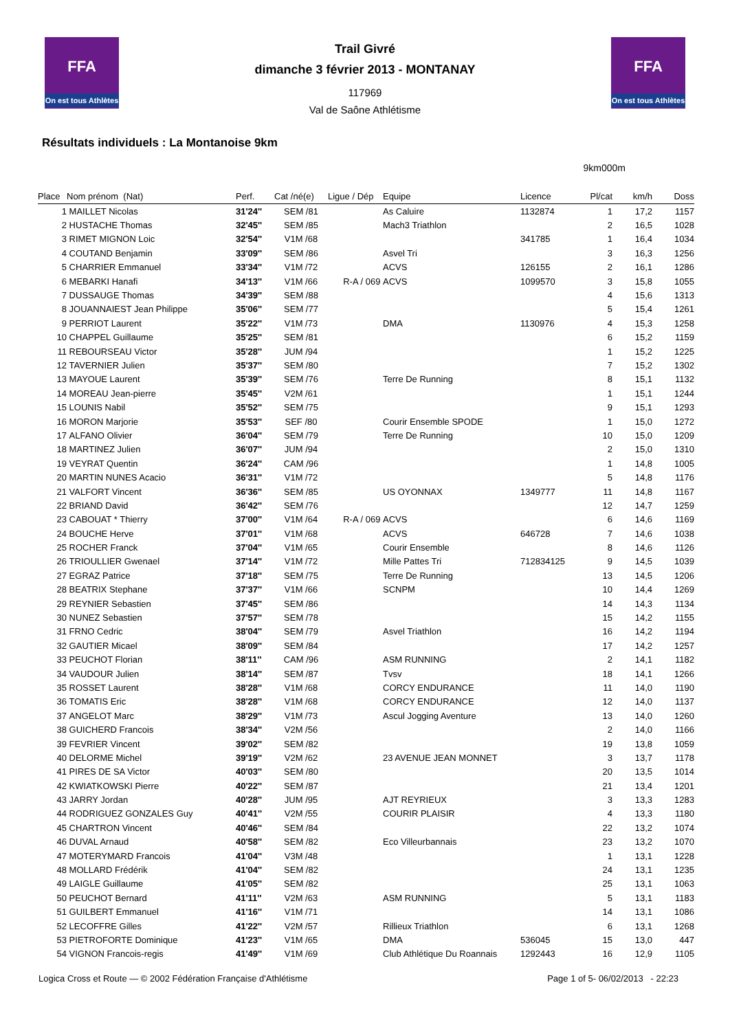FFA
On est tous Athlètes
FFA
On est tous Athlètes
Trail Givré
dimanche 3 février 2013 - MONTANAY
117969
Val de Saône Athlétisme
Résultats individuels : La Montanoise 9km
9km000m
| Place | Nom prénom (Nat) | Perf. | Cat /né(e) | Ligue / Dép | Equipe | Licence | Pl/cat | km/h | Doss |
| --- | --- | --- | --- | --- | --- | --- | --- | --- | --- |
| 1 | MAILLET Nicolas | 31'24'' | SEM /81 | | As Caluire | 1132874 | 1 | 17,2 | 1157 |
| 2 | HUSTACHE Thomas | 32'45'' | SEM /85 | | Mach3 Triathlon | | 2 | 16,5 | 1028 |
| 3 | RIMET MIGNON Loic | 32'54'' | V1M /68 | | | 341785 | 1 | 16,4 | 1034 |
| 4 | COUTAND Benjamin | 33'09'' | SEM /86 | | Asvel Tri | | 3 | 16,3 | 1256 |
| 5 | CHARRIER Emmanuel | 33'34'' | V1M /72 | | ACVS | 126155 | 2 | 16,1 | 1286 |
| 6 | MEBARKI Hanafi | 34'13'' | V1M /66 | R-A / 069 | ACVS | 1099570 | 3 | 15,8 | 1055 |
| 7 | DUSSAUGE Thomas | 34'39'' | SEM /88 | | | | 4 | 15,6 | 1313 |
| 8 | JOUANNAIEST Jean Philippe | 35'06'' | SEM /77 | | | | 5 | 15,4 | 1261 |
| 9 | PERRIOT Laurent | 35'22'' | V1M /73 | | DMA | 1130976 | 4 | 15,3 | 1258 |
| 10 | CHAPPEL Guillaume | 35'25'' | SEM /81 | | | | 6 | 15,2 | 1159 |
| 11 | REBOURSEAU Victor | 35'28'' | JUM /94 | | | | 1 | 15,2 | 1225 |
| 12 | TAVERNIER Julien | 35'37'' | SEM /80 | | | | 7 | 15,2 | 1302 |
| 13 | MAYOUE Laurent | 35'39'' | SEM /76 | | Terre De Running | | 8 | 15,1 | 1132 |
| 14 | MOREAU Jean-pierre | 35'45'' | V2M /61 | | | | 1 | 15,1 | 1244 |
| 15 | LOUNIS Nabil | 35'52'' | SEM /75 | | | | 9 | 15,1 | 1293 |
| 16 | MORON Marjorie | 35'53'' | SEF /80 | | Courir Ensemble SPODE | | 1 | 15,0 | 1272 |
| 17 | ALFANO Olivier | 36'04'' | SEM /79 | | Terre De Running | | 10 | 15,0 | 1209 |
| 18 | MARTINEZ Julien | 36'07'' | JUM /94 | | | | 2 | 15,0 | 1310 |
| 19 | VEYRAT Quentin | 36'24'' | CAM /96 | | | | 1 | 14,8 | 1005 |
| 20 | MARTIN NUNES Acacio | 36'31'' | V1M /72 | | | | 5 | 14,8 | 1176 |
| 21 | VALFORT Vincent | 36'36'' | SEM /85 | | US OYONNAX | 1349777 | 11 | 14,8 | 1167 |
| 22 | BRIAND David | 36'42'' | SEM /76 | | | | 12 | 14,7 | 1259 |
| 23 | CABOUAT * Thierry | 37'00'' | V1M /64 | R-A / 069 | ACVS | | 6 | 14,6 | 1169 |
| 24 | BOUCHE Herve | 37'01'' | V1M /68 | | ACVS | 646728 | 7 | 14,6 | 1038 |
| 25 | ROCHER Franck | 37'04'' | V1M /65 | | Courir Ensemble | | 8 | 14,6 | 1126 |
| 26 | TRIOULLIER Gwenael | 37'14'' | V1M /72 | | Mille Pattes Tri | 712834125 | 9 | 14,5 | 1039 |
| 27 | EGRAZ Patrice | 37'18'' | SEM /75 | | Terre De Running | | 13 | 14,5 | 1206 |
| 28 | BEATRIX Stephane | 37'37'' | V1M /66 | | SCNPM | | 10 | 14,4 | 1269 |
| 29 | REYNIER Sebastien | 37'45'' | SEM /86 | | | | 14 | 14,3 | 1134 |
| 30 | NUNEZ Sebastien | 37'57'' | SEM /78 | | | | 15 | 14,2 | 1155 |
| 31 | FRNO Cedric | 38'04'' | SEM /79 | | Asvel Triathlon | | 16 | 14,2 | 1194 |
| 32 | GAUTIER Micael | 38'09'' | SEM /84 | | | | 17 | 14,2 | 1257 |
| 33 | PEUCHOT Florian | 38'11'' | CAM /96 | | ASM RUNNING | | 2 | 14,1 | 1182 |
| 34 | VAUDOUR Julien | 38'14'' | SEM /87 | | Tvsv | | 18 | 14,1 | 1266 |
| 35 | ROSSET Laurent | 38'28'' | V1M /68 | | CORCY ENDURANCE | | 11 | 14,0 | 1190 |
| 36 | TOMATIS Eric | 38'28'' | V1M /68 | | CORCY ENDURANCE | | 12 | 14,0 | 1137 |
| 37 | ANGELOT Marc | 38'29'' | V1M /73 | | Ascul Jogging Aventure | | 13 | 14,0 | 1260 |
| 38 | GUICHERD Francois | 38'34'' | V2M /56 | | | | 2 | 14,0 | 1166 |
| 39 | FEVRIER Vincent | 39'02'' | SEM /82 | | | | 19 | 13,8 | 1059 |
| 40 | DELORME Michel | 39'19'' | V2M /62 | | 23 AVENUE JEAN MONNET | | 3 | 13,7 | 1178 |
| 41 | PIRES DE SA Victor | 40'03'' | SEM /80 | | | | 20 | 13,5 | 1014 |
| 42 | KWIATKOWSKI Pierre | 40'22'' | SEM /87 | | | | 21 | 13,4 | 1201 |
| 43 | JARRY Jordan | 40'28'' | JUM /95 | | AJT REYRIEUX | | 3 | 13,3 | 1283 |
| 44 | RODRIGUEZ GONZALES Guy | 40'41'' | V2M /55 | | COURIR PLAISIR | | 4 | 13,3 | 1180 |
| 45 | CHARTRON Vincent | 40'46'' | SEM /84 | | | | 22 | 13,2 | 1074 |
| 46 | DUVAL Arnaud | 40'58'' | SEM /82 | | Eco Villeurbannais | | 23 | 13,2 | 1070 |
| 47 | MOTERYMARD Francois | 41'04'' | V3M /48 | | | | 1 | 13,1 | 1228 |
| 48 | MOLLARD Frédérik | 41'04'' | SEM /82 | | | | 24 | 13,1 | 1235 |
| 49 | LAIGLE Guillaume | 41'05'' | SEM /82 | | | | 25 | 13,1 | 1063 |
| 50 | PEUCHOT Bernard | 41'11'' | V2M /63 | | ASM RUNNING | | 5 | 13,1 | 1183 |
| 51 | GUILBERT Emmanuel | 41'16'' | V1M /71 | | | | 14 | 13,1 | 1086 |
| 52 | LECOFFRE Gilles | 41'22'' | V2M /57 | | Rillieux Triathlon | | 6 | 13,1 | 1268 |
| 53 | PIETROFORTE Dominique | 41'23'' | V1M /65 | | DMA | 536045 | 15 | 13,0 | 447 |
| 54 | VIGNON Francois-regis | 41'49'' | V1M /69 | | Club Athlétique Du Roannais | 1292443 | 16 | 12,9 | 1105 |
Logica Cross et Route — © 2002 Fédération Française d'Athlétisme Page 1 of 5- 06/02/2013 - 22:23